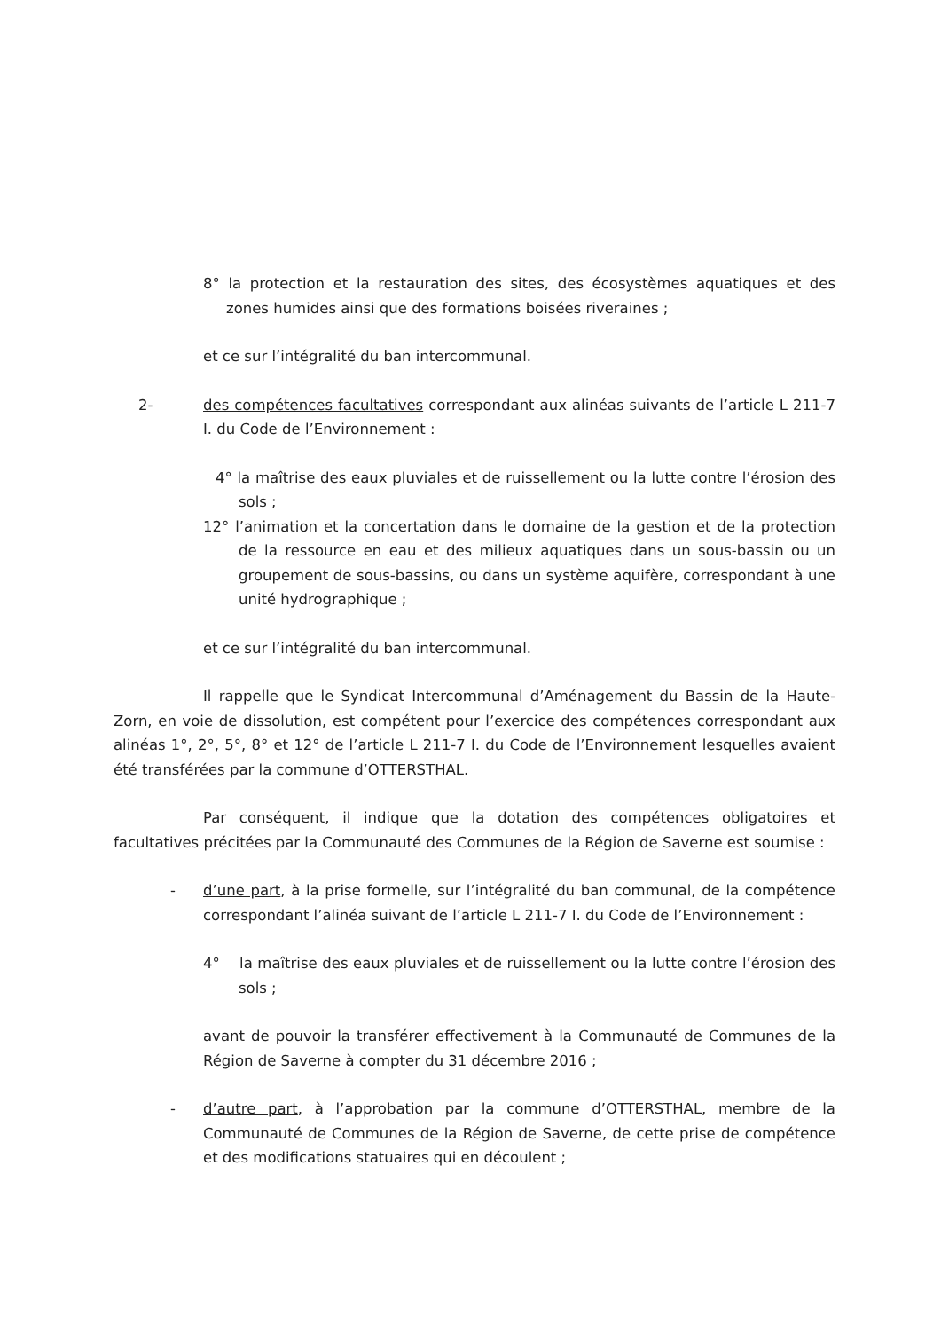8° la protection et la restauration des sites, des écosystèmes aquatiques et des zones humides ainsi que des formations boisées riveraines ;
et ce sur l’intégralité du ban intercommunal.
2- des compétences facultatives correspondant aux alinéas suivants de l’article L 211-7 I. du Code de l’Environnement :
4° la maîtrise des eaux pluviales et de ruissellement ou la lutte contre l’érosion des sols ;
12° l’animation et la concertation dans le domaine de la gestion et de la protection de la ressource en eau et des milieux aquatiques dans un sous-bassin ou un groupement de sous-bassins, ou dans un système aquifère, correspondant à une unité hydrographique ;
et ce sur l’intégralité du ban intercommunal.
Il rappelle que le Syndicat Intercommunal d’Aménagement du Bassin de la Haute-Zorn, en voie de dissolution, est compétent pour l’exercice des compétences correspondant aux alinéas 1°, 2°, 5°, 8° et 12° de l’article L 211-7 I. du Code de l’Environnement lesquelles avaient été transférées par la commune d’OTTERSTHAL.
Par conséquent, il indique que la dotation des compétences obligatoires et facultatives précitées par la Communauté des Communes de la Région de Saverne est soumise :
- d’une part, à la prise formelle, sur l’intégralité du ban communal, de la compétence correspondant l’alinéa suivant de l’article L 211-7 I. du Code de l’Environnement :
4° la maîtrise des eaux pluviales et de ruissellement ou la lutte contre l’érosion des sols ;
avant de pouvoir la transférer effectivement à la Communauté de Communes de la Région de Saverne à compter du 31 décembre 2016 ;
- d’autre part, à l’approbation par la commune d’OTTERSTHAL, membre de la Communauté de Communes de la Région de Saverne, de cette prise de compétence et des modifications statuaires qui en découlent ;